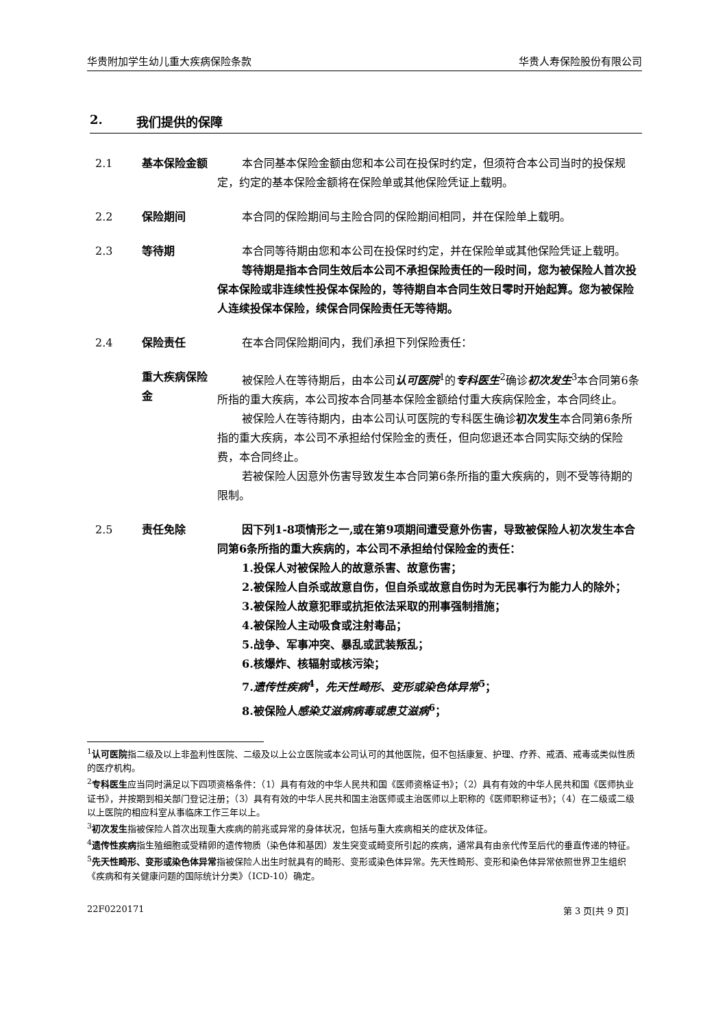华贵附加学生幼儿重大疾病保险条款 华贵人寿保险股份有限公司
2. 我们提供的保障
2.1 基本保险金额 本合同基本保险金额由您和本公司在投保时约定，但须符合本公司当时的投保规定，约定的基本保险金额将在保险单或其他保险凭证上载明。
2.2 保险期间 本合同的保险期间与主险合同的保险期间相同，并在保险单上载明。
2.3 等待期 本合同等待期由您和本公司在投保时约定，并在保险单或其他保险凭证上载明。
等待期是指本合同生效后本公司不承担保险责任的一段时间，您为被保险人首次投保本保险或非连续性投保本保险的，等待期自本合同生效日零时开始起算。您为被保险人连续投保本保险，续保合同保险责任无等待期。
2.4 保险责任 在本合同保险期间内，我们承担下列保险责任：
重大疾病保险金
被保险人在等待期后，由本公司认可医院<sup>1</sup>的专科医生<sup>2</sup>确诊初次发生<sup>3</sup>本合同第6条所指的重大疾病，本公司按本合同基本保险金额给付重大疾病保险金，本合同终止。
被保险人在等待期内，由本公司认可医院的专科医生确诊初次发生本合同第6条所指的重大疾病，本公司不承担给付保险金的责任，但向您退还本合同实际交纳的保险费，本合同终止。
若被保险人因意外伤害导致发生本合同第6条所指的重大疾病的，则不受等待期的限制。
2.5 责任免除 因下列1-8项情形之一,或在第9项期间遭受意外伤害，导致被保险人初次发生本合同第6条所指的重大疾病的，本公司不承担给付保险金的责任：
1.投保人对被保险人的故意杀害、故意伤害；
2.被保险人自杀或故意自伤，但自杀或故意自伤时为无民事行为能力人的除外；
3.被保险人故意犯罪或抗拒依法采取的刑事强制措施；
4.被保险人主动吸食或注射毒品；
5.战争、军事冲突、暴乱或武装叛乱；
6.核爆炸、核辐射或核污染；
7.遗传性疾病<sup>4</sup>，先天性畸形、变形或染色体异常<sup>5</sup>；
8.被保险人感染艾滋病病毒或患艾滋病<sup>6</sup>；
<sup>1</sup> 认可医院指二级及以上非盈利性医院、二级及以上公立医院或本公司认可的其他医院，但不包括康复、护理、疗养、戒酒、戒毒或类似性质的医疗机构。
<sup>2</sup> 专科医生应当同时满足以下四项资格条件：（1）具有有效的中华人民共和国《医师资格证书》；（2）具有有效的中华人民共和国《医师执业证书》，并按期到相关部门登记注册；（3）具有有效的中华人民共和国主治医师或主治医师以上职称的《医师职称证书》；（4）在二级或二级以上医院的相应科室从事临床工作三年以上。
<sup>3</sup> 初次发生指被保险人首次出现重大疾病的前兆或异常的身体状况，包括与重大疾病相关的症状及体征。
<sup>4</sup> 遗传性疾病指生殖细胞或受精卵的遗传物质（染色体和基因）发生突变或畸变所引起的疾病，通常具有由亲代传至后代的垂直传递的特征。
<sup>5</sup> 先天性畸形、变形或染色体异常指被保险人出生时就具有的畸形、变形或染色体异常。先天性畸形、变形和染色体异常依照世界卫生组织《疾病和有关健康问题的国际统计分类》（ICD-10）确定。
22F0220171 第 3 页[共 9 页]